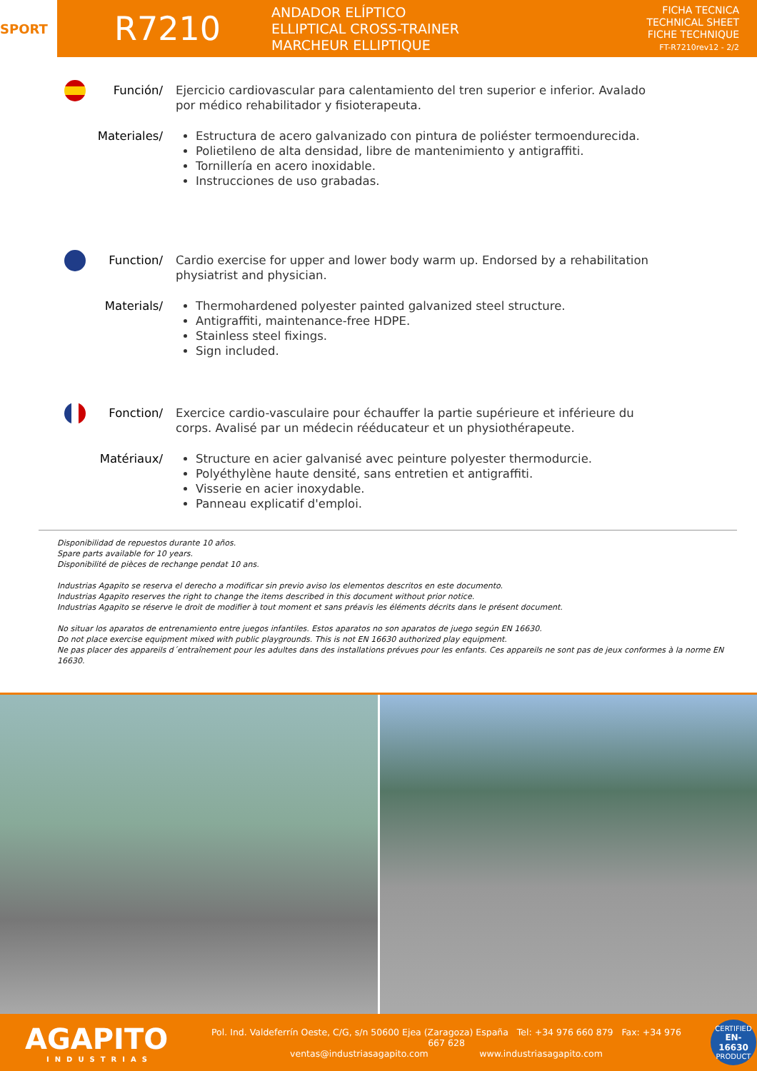SPORT
R7210
ANDADOR ELÍPTICO
ELLIPTICAL CROSS-TRAINER
MARCHEUR ELLIPTIQUE
FICHA TECNICA
TECHNICAL SHEET
FICHE TECHNIQUE
FT-R7210rev12 - 2/2
Función/ Ejercicio cardiovascular para calentamiento del tren superior e inferior. Avalado por médico rehabilitador y fisioterapeuta.
Materiales/ Estructura de acero galvanizado con pintura de poliéster termoendurecida.
Polietileno de alta densidad, libre de mantenimiento y antigraffiti.
Tornillería en acero inoxidable.
Instrucciones de uso grabadas.
Function/ Cardio exercise for upper and lower body warm up. Endorsed by a rehabilitation physiatrist and physician.
Materials/ Thermohardened polyester painted galvanized steel structure.
Antigraffiti, maintenance-free HDPE.
Stainless steel fixings.
Sign included.
Fonction/ Exercice cardio-vasculaire pour échauffer la partie supérieure et inférieure du corps. Avalisé par un médecin rééducateur et un physiothérapeute.
Matériaux/ Structure en acier galvanisé avec peinture polyester thermodurcie.
Polyéthylène haute densité, sans entretien et antigraffiti.
Visserie en acier inoxydable.
Panneau explicatif d'emploi.
Disponibilidad de repuestos durante 10 años.
Spare parts available for 10 years.
Disponibilité de pièces de rechange pendat 10 ans.
Industrias Agapito se reserva el derecho a modificar sin previo aviso los elementos descritos en este documento.
Industrias Agapito reserves the right to change the items described in this document without prior notice.
Industrias Agapito se réserve le droit de modifier à tout moment et sans préavis les éléments décrits dans le présent document.
No situar los aparatos de entrenamiento entre juegos infantiles. Estos aparatos no son aparatos de juego según EN 16630.
Do not place exercise equipment mixed with public playgrounds. This is not EN 16630 authorized play equipment.
Ne pas placer des appareils d´entraînement pour les adultes dans des installations prévues pour les enfants. Ces appareils ne sont pas de jeux conformes à la norme EN 16630.
AGAPITO
INDUSTRIAS
Pol. Ind. Valdeferrín Oeste, C/G, s/n 50600 Ejea (Zaragoza) España Tel: +34 976 660 879 Fax: +34 976 667 628
ventas@industriasagapito.com www.industriasagapito.com
CERTIFIED
EN-16630
PRODUCT